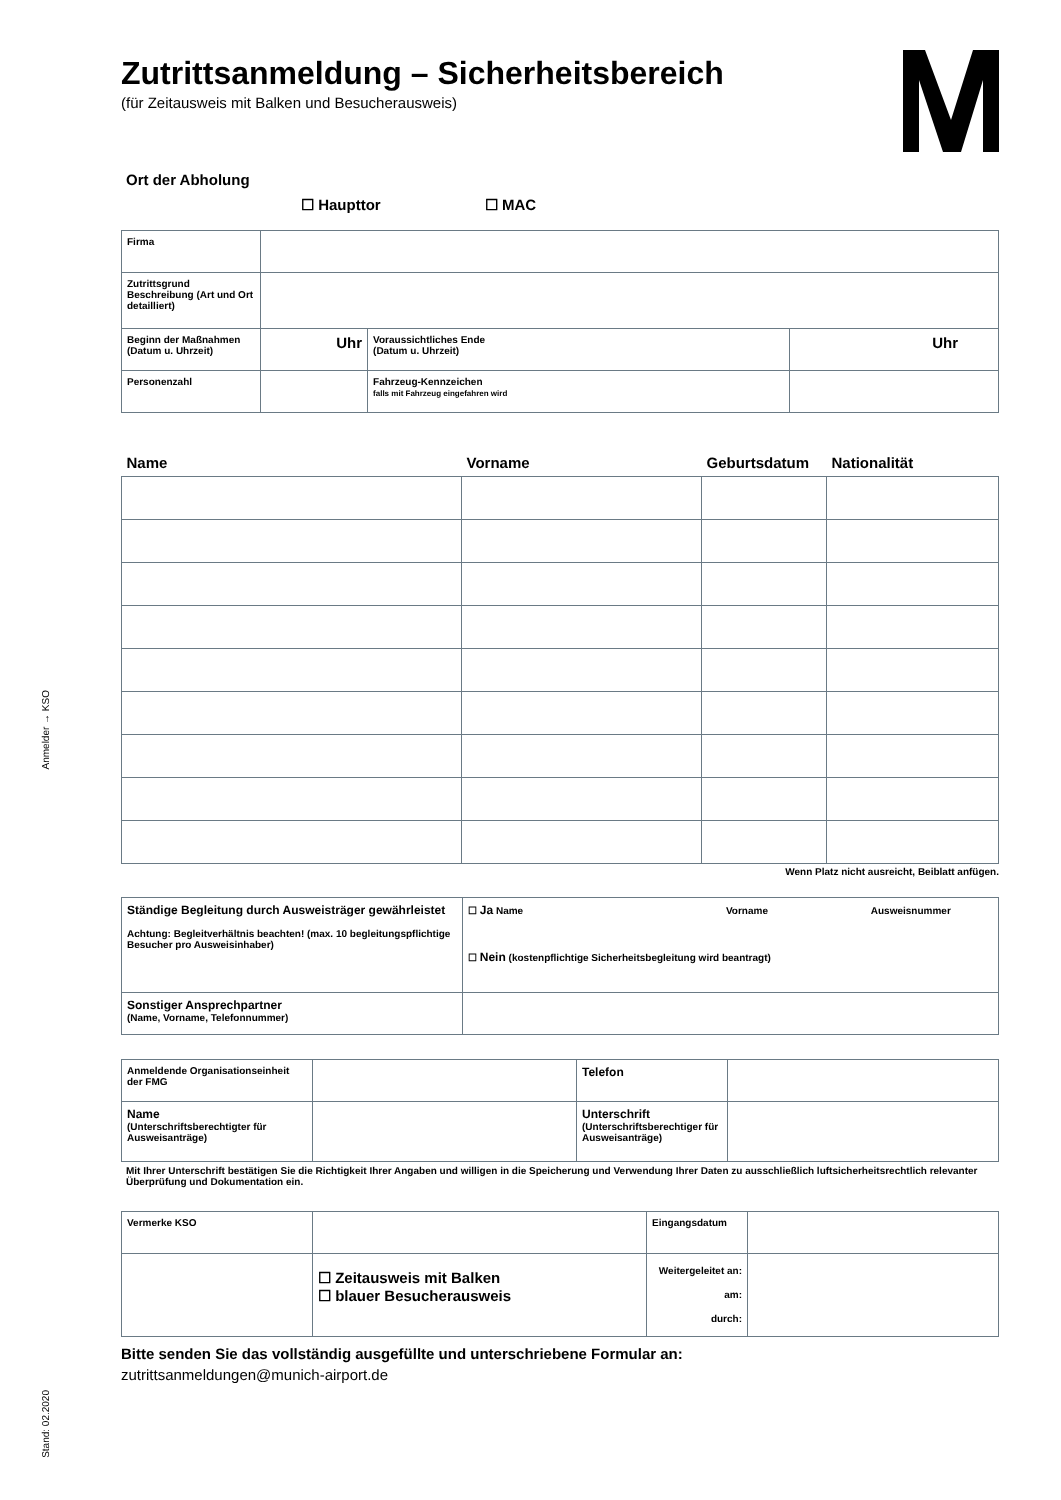Anmelder → KSO
Stand: 02.2020
Zutrittsanmeldung – Sicherheitsbereich
(für Zeitausweis mit Balken und Besucherausweis)
Ort der Abholung
☐ Haupttor ☐ MAC
| Firma | | | |
| Zutrittsgrund Beschreibung (Art und Ort detailliert) | | | |
| Beginn der Maßnahmen (Datum u. Uhrzeit) | Uhr | Voraussichtliches Ende (Datum u. Uhrzeit) | Uhr |
| Personenzahl | | Fahrzeug-Kennzeichen falls mit Fahrzeug eingefahren wird | |
| Name | Vorname | Geburtsdatum | Nationalität |
| --- | --- | --- | --- |
Wenn Platz nicht ausreicht, Beiblatt anfügen.
| Ständige Begleitung durch Ausweisträger gewährleistet Achtung: Begleitverhältnis beachten! (max. 10 begleitungspflichtige Besucher pro Ausweisinhaber) | ☐ Ja Name Vorname Ausweisnummer ☐ Nein (kostenpflichtige Sicherheitsbegleitung wird beantragt) |
| Sonstiger Ansprechpartner (Name, Vorname, Telefonnummer) | |
| Anmeldende Organisationseinheit der FMG | | Telefon | |
| Name (Unterschriftsberechtigter für Ausweisanträge) | | Unterschrift (Unterschriftsberechtiger für Ausweisanträge) | |
Mit Ihrer Unterschrift bestätigen Sie die Richtigkeit Ihrer Angaben und willigen in die Speicherung und Verwendung Ihrer Daten zu ausschließlich luftsicherheitsrechtlich relevanter Überprüfung und Dokumentation ein.
| Vermerke KSO | | Eingangsdatum | |
| | ☐ Zeitausweis mit Balken ☐ blauer Besucherausweis | Weitergeleitet an: am: durch: | |
Bitte senden Sie das vollständig ausgefüllte und unterschriebene Formular an:
zutrittsanmeldungen@munich-airport.de